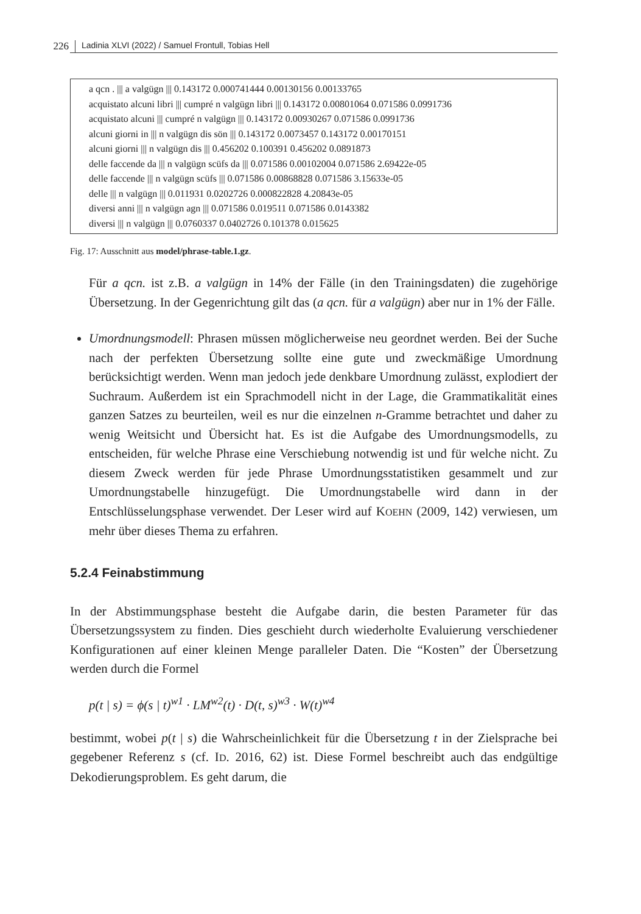226 Ladinia XLVI (2022) / Samuel Frontull, Tobias Hell
a qcn . ||| a valgügn ||| 0.143172 0.000741444 0.00130156 0.00133765
acquistato alcuni libri ||| cumpré n valgügn libri ||| 0.143172 0.00801064 0.071586 0.0991736
acquistato alcuni ||| cumpré n valgügn ||| 0.143172 0.00930267 0.071586 0.0991736
alcuni giorni in ||| n valgügn dis sön ||| 0.143172 0.0073457 0.143172 0.00170151
alcuni giorni ||| n valgügn dis ||| 0.456202 0.100391 0.456202 0.0891873
delle faccende da ||| n valgügn scüfs da ||| 0.071586 0.00102004 0.071586 2.69422e-05
delle faccende ||| n valgügn scüfs ||| 0.071586 0.00868828 0.071586 3.15633e-05
delle ||| n valgügn ||| 0.011931 0.0202726 0.000822828 4.20843e-05
diversi anni ||| n valgügn agn ||| 0.071586 0.019511 0.071586 0.0143382
diversi ||| n valgügn ||| 0.0760337 0.0402726 0.101378 0.015625
Fig. 17: Ausschnitt aus model/phrase-table.1.gz.
Für a qcn. ist z.B. a valgügn in 14% der Fälle (in den Trainingsdaten) die zugehörige Übersetzung. In der Gegenrichtung gilt das (a qcn. für a valgügn) aber nur in 1% der Fälle.
Umordnungsmodell: Phrasen müssen möglicherweise neu geordnet werden. Bei der Suche nach der perfekten Übersetzung sollte eine gute und zweckmäßige Umordnung berücksichtigt werden. Wenn man jedoch jede denkbare Umordnung zulässt, explodiert der Suchraum. Außerdem ist ein Sprachmodell nicht in der Lage, die Grammatikalität eines ganzen Satzes zu beurteilen, weil es nur die einzelnen n-Gramme betrachtet und daher zu wenig Weitsicht und Übersicht hat. Es ist die Aufgabe des Umordnungsmodells, zu entscheiden, für welche Phrase eine Verschiebung notwendig ist und für welche nicht. Zu diesem Zweck werden für jede Phrase Umordnungsstatistiken gesammelt und zur Umordnungstabelle hinzugefügt. Die Umordnungstabelle wird dann in der Entschlüsselungsphase verwendet. Der Leser wird auf KOEHN (2009, 142) verwiesen, um mehr über dieses Thema zu erfahren.
5.2.4 Feinabstimmung
In der Abstimmungsphase besteht die Aufgabe darin, die besten Parameter für das Übersetzungssystem zu finden. Dies geschieht durch wiederholte Evaluierung verschiedener Konfigurationen auf einer kleinen Menge paralleler Daten. Die “Kosten” der Übersetzung werden durch die Formel
p(t | s) = ϕ(s | t)<sup>w1</sup> · LM<sup>w2</sup>(t) · D(t, s)<sup>w3</sup> · W(t)<sup>w4</sup>
bestimmt, wobei p(t | s) die Wahrscheinlichkeit für die Übersetzung t in der Zielsprache bei gegebener Referenz s (cf. ID. 2016, 62) ist. Diese Formel beschreibt auch das endgültige Dekodierungsproblem. Es geht darum, die